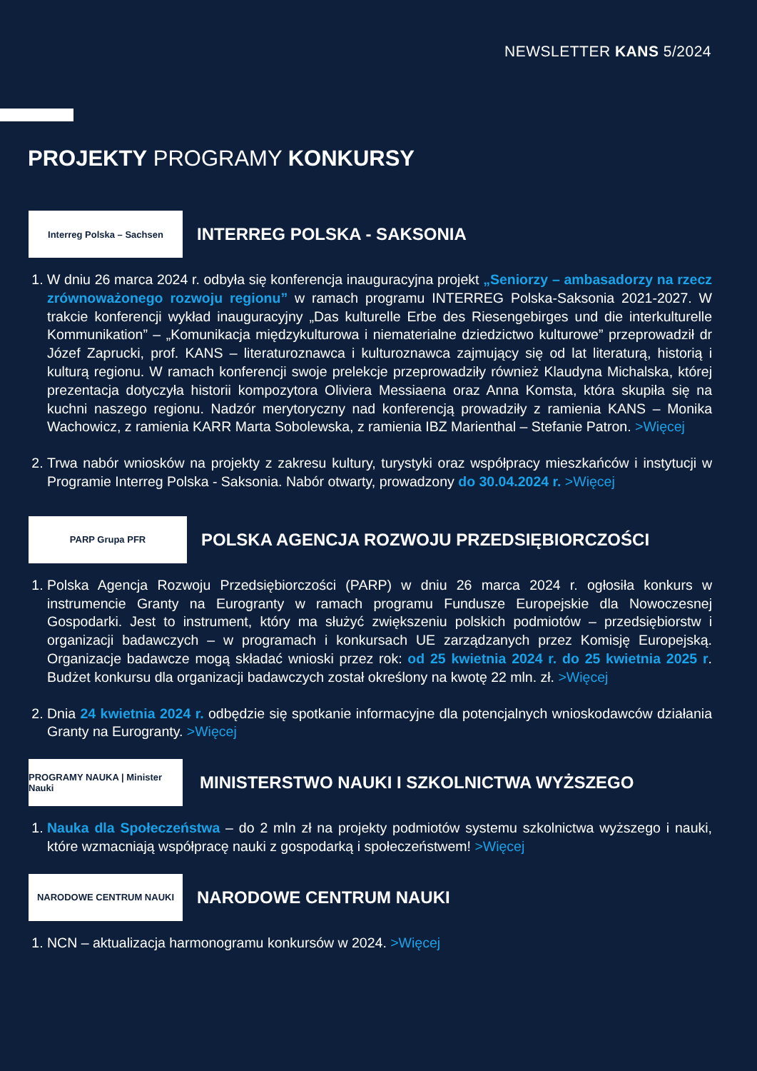NEWSLETTER KANS 5/2024
PROJEKTY PROGRAMY KONKURSY
Interreg Polska – Sachsen
INTERREG POLSKA - SAKSONIA
1. W dniu 26 marca 2024 r. odbyła się konferencja inauguracyjna projekt „Seniorzy – ambasadorzy na rzecz zrównoważonego rozwoju regionu” w ramach programu INTERREG Polska-Saksonia 2021-2027. W trakcie konferencji wykład inauguracyjny „Das kulturelle Erbe des Riesengebirges und die interkulturelle Kommunikation” – „Komunikacja międzykulturowa i niematerialne dziedzictwo kulturowe” przeprowadził dr Józef Zaprucki, prof. KANS – literaturoznawca i kulturoznawca zajmujący się od lat literaturą, historią i kulturą regionu. W ramach konferencji swoje prelekcje przeprowadziły również Klaudyna Michalska, której prezentacja dotyczyła historii kompozytora Oliviera Messiaena oraz Anna Komsta, która skupiła się na kuchni naszego regionu. Nadzór merytoryczny nad konferencją prowadziły z ramienia KANS – Monika Wachowicz, z ramienia KARR Marta Sobolewska, z ramienia IBZ Marienthal – Stefanie Patron. >Więcej
2. Trwa nabór wniosków na projekty z zakresu kultury, turystyki oraz współpracy mieszkańców i instytucji w Programie Interreg Polska - Saksonia. Nabór otwarty, prowadzony do 30.04.2024 r. >Więcej
PARP Grupa PFR
POLSKA AGENCJA ROZWOJU PRZEDSIĘBIORCZOŚCI
1. Polska Agencja Rozwoju Przedsiębiorczości (PARP) w dniu 26 marca 2024 r. ogłosiła konkurs w instrumencie Granty na Eurogranty w ramach programu Fundusze Europejskie dla Nowoczesnej Gospodarki. Jest to instrument, który ma służyć zwiększeniu polskich podmiotów – przedsiębiorstw i organizacji badawczych – w programach i konkursach UE zarządzanych przez Komisję Europejską. Organizacje badawcze mogą składać wnioski przez rok: od 25 kwietnia 2024 r. do 25 kwietnia 2025 r. Budżet konkursu dla organizacji badawczych został określony na kwotę 22 mln. zł. >Więcej
2. Dnia 24 kwietnia 2024 r. odbędzie się spotkanie informacyjne dla potencjalnych wnioskodawców działania Granty na Eurogranty. >Więcej
PROGRAMY NAUKA | Minister Nauki
MINISTERSTWO NAUKI I SZKOLNICTWA WYŻSZEGO
1. Nauka dla Społeczeństwa – do 2 mln zł na projekty podmiotów systemu szkolnictwa wyższego i nauki, które wzmacniają współpracę nauki z gospodarką i społeczeństwem! >Więcej
NARODOWE CENTRUM NAUKI
NARODOWE CENTRUM NAUKI
1. NCN – aktualizacja harmonogramu konkursów w 2024. >Więcej